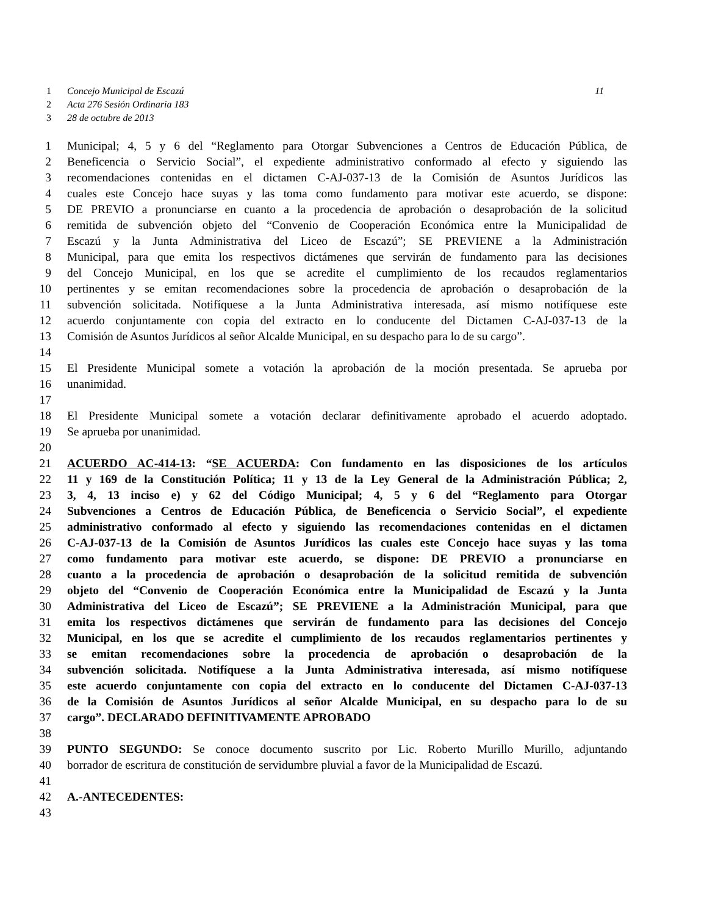1 Concejo Municipal de Escazú 11
2 Acta 276 Sesión Ordinaria 183
3 28 de octubre de 2013
1 Municipal; 4, 5 y 6 del “Reglamento para Otorgar Subvenciones a Centros de Educación Pública, de
2 Beneficencia o Servicio Social”, el expediente administrativo conformado al efecto y siguiendo las
3 recomendaciones contenidas en el dictamen C-AJ-037-13 de la Comisión de Asuntos Jurídicos las
4 cuales este Concejo hace suyas y las toma como fundamento para motivar este acuerdo, se dispone:
5 DE PREVIO a pronunciarse en cuanto a la procedencia de aprobación o desaprobación de la solicitud
6 remitida de subvención objeto del “Convenio de Cooperación Económica entre la Municipalidad de
7 Escazú y la Junta Administrativa del Liceo de Escazú”; SE PREVIENE a la Administración
8 Municipal, para que emita los respectivos dictámenes que servirán de fundamento para las decisiones
9 del Concejo Municipal, en los que se acredite el cumplimiento de los recaudos reglamentarios
10 pertinentes y se emitan recomendaciones sobre la procedencia de aprobación o desaprobación de la
11 subvención solicitada. Notifíquese a la Junta Administrativa interesada, así mismo notifíquese este
12 acuerdo conjuntamente con copia del extracto en lo conducente del Dictamen C-AJ-037-13 de la
13 Comisión de Asuntos Jurídicos al señor Alcalde Municipal, en su despacho para lo de su cargo”.
14
15 El Presidente Municipal somete a votación la aprobación de la moción presentada. Se aprueba por
16 unanimidad.
17
18 El Presidente Municipal somete a votación declarar definitivamente aprobado el acuerdo adoptado.
19 Se aprueba por unanimidad.
20
21 ACUERDO AC-414-13: “SE ACUERDA: Con fundamento en las disposiciones de los artículos
22 11 y 169 de la Constitución Política; 11 y 13 de la Ley General de la Administración Pública; 2,
23 3, 4, 13 inciso e) y 62 del Código Municipal; 4, 5 y 6 del “Reglamento para Otorgar
24 Subvenciones a Centros de Educación Pública, de Beneficencia o Servicio Social”, el expediente
25 administrativo conformado al efecto y siguiendo las recomendaciones contenidas en el dictamen
26 C-AJ-037-13 de la Comisión de Asuntos Jurídicos las cuales este Concejo hace suyas y las toma
27 como fundamento para motivar este acuerdo, se dispone: DE PREVIO a pronunciarse en
28 cuanto a la procedencia de aprobación o desaprobación de la solicitud remitida de subvención
29 objeto del “Convenio de Cooperación Económica entre la Municipalidad de Escazú y la Junta
30 Administrativa del Liceo de Escazú”; SE PREVIENE a la Administración Municipal, para que
31 emita los respectivos dictámenes que servirán de fundamento para las decisiones del Concejo
32 Municipal, en los que se acredite el cumplimiento de los recaudos reglamentarios pertinentes y
33 se emitan recomendaciones sobre la procedencia de aprobación o desaprobación de la
34 subvención solicitada. Notifíquese a la Junta Administrativa interesada, así mismo notifíquese
35 este acuerdo conjuntamente con copia del extracto en lo conducente del Dictamen C-AJ-037-13
36 de la Comisión de Asuntos Jurídicos al señor Alcalde Municipal, en su despacho para lo de su
37 cargo”. DECLARADO DEFINITIVAMENTE APROBADO
38
39 PUNTO SEGUNDO: Se conoce documento suscrito por Lic. Roberto Murillo Murillo, adjuntando
40 borrador de escritura de constitución de servidumbre pluvial a favor de la Municipalidad de Escazú.
41
42 A.-ANTECEDENTES:
43